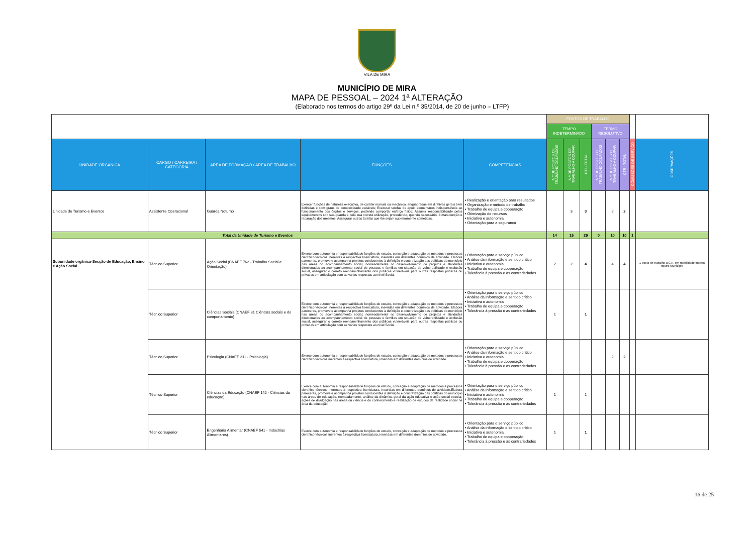VILA DE MIRA
MUNICÍPIO DE MIRA
MAPA DE PESSOAL – 2024 1ª ALTERAÇÃO
(Elaborado nos termos do artigo 29º da Lei n.º 35/2014, de 20 de junho – LTFP)
| | | | | | POSTOS DE TRABALHO | | | | | | | |
| | | | | | TEMPO INDETERMINADO | | | TERMO RESOLUTIVO | | | | |
| UNIDADE ORGÂNICA | CARGO / CARREIRA / CATEGORIA | ÁREA DE FORMAÇÃO / ÁREA DE TRABALHO | FUNÇÕES | COMPETÊNCIAS | N.º DE POSTOS DE TRABALHO OCUPADOS | N.º DE POSTOS DE TRABALHO A OCUPAR | CTI - TOTAL | N.º DE POSTOS DE TRABALHO OCUPADOS | N.º DE POSTOS DE TRABALHO A OCUPAR | CTR - TOTAL | COMISSÕES DE SERVIÇO | OBSERVAÇÕES |
| Unidade de Turismo e Eventos | Assistente Operacional | Guarda Noturno | Exercer funções de natureza executiva, de caráter manual ou mecânico, enquadradas em diretivas gerais bem definidas e com graus de complexidade variáveis; Executar tarefas de apoio elementares indispensáveis ao funcionamento dos órgãos e serviços, podendo comportar esforço físico; Assumir responsabilidade pelos equipamentos sob sua guarda e pela sua correta utilização, procedendo, quando necessário, à manutenção e reparação dos mesmos; Assegurar outras tarefas que lhe sejam superiormente cometidas. | • Realização e orientação para resultados • Organização e método de trabalho • Trabalho de equipa e cooperação • Otimização de recursos • Iniciativa e autonomia • Orientação para a segurança | | 3 | 3 | | 2 | 2 | | |
| Total da Unidade de Turismo e Eventos | | | | | 14 | 15 | 29 | 0 | 10 | 10 | 1 | |
| Subunidade orgânica-Secção de Educação, Ensino e Ação Social | Técnico Superior | Ação Social (CNAEF 762 - Trabalho Social e Orientação) | Exerce com autonomia e responsabilidade funções de estudo, conceção e adaptação de métodos e processos científico-técnicos inerentes à respectiva licenciatura, inseridas em diferentes domínios de atividade. Elabora pareceres, promove e acompanha projetos conducentes à definição e concretização das políticas do município nas áreas do acompanhamento social, nomeadamente no desenvolvimento de projetos e atividades direcionadas ao acompanhamento social de pessoas e famílias em situação de vulnerabilidade e exclusão social, assegurar o correto reencaminhamento dos públicos vulneráveis para outras respostas públicas ou privadas em articulação com as várias respostas ao nível Social. | • Orientação para o serviço público • Análise da informação e sentido crítico • Iniciativa e autonomia • Trabalho de equipa e cooperação • Tolerância à pressão e às contrariedades | 2 | 2 | 4 | | 4 | 4 | | 1 posto de trabalho a CTI, em mobilidade interna noutro Município |
| | Técnico Superior | Ciências Sociais (CNAEF 31 Ciências sociais e do comportamento) | Exerce com autonomia e responsabilidade funções de estudo, conceção e adaptação de métodos e processos científico-técnicos inerentes à respectiva licenciatura, inseridas em diferentes domínios de atividade. Elabora pareceres, promove e acompanha projetos conducentes à definição e concretização das políticas do município nas áreas do acompanhamento social, nomeadamente no desenvolvimento de projetos e atividades direcionadas ao acompanhamento social de pessoas e famílias em situação de vulnerabilidade e exclusão social, assegurar o correto reencaminhamento dos públicos vulneráveis para outras respostas públicas ou privadas em articulação com as várias respostas ao nível Social. | • Orientação para o serviço público • Análise da informação e sentido crítico • Iniciativa e autonomia • Trabalho de equipa e cooperação • Tolerância à pressão e às contrariedades | 1 | | 1 | | | | | |
| | Técnico Superior | Psicologia (CNAEF 311 - Psicologia) | Exerce com autonomia e responsabilidade funções de estudo, conceção e adaptação de métodos e processos científico-técnicos inerentes à respectiva licenciatura, inseridas em diferentes domínios de atividade. | • Orientação para o serviço público • Análise da informação e sentido crítico • Iniciativa e autonomia • Trabalho de equipa e cooperação • Tolerância à pressão e às contrariedades | | | | | 2 | 2 | | |
| | Técnico Superior | Ciências da Educação (CNAEF 142 - Ciências da educação) | Exerce com autonomia e responsabilidade funções de estudo, conceção e adaptação de métodos e processos científico-técnicos inerentes à respectiva licenciatura, inseridas em diferentes domínios de atividade.Elabora pareceres, promove e acompanha projetos conducentes à definição e concretização das políticas do município nas áreas de educação, nomeadamente, análise da dinâmica geral da ação educativa e ação social escolar, ações de divulgação nas áreas da ciência e do conhecimento e realização de estudos da realidade social na área da educação. | • Orientação para o serviço público • Análise da informação e sentido crítico • Iniciativa e autonomia • Trabalho de equipa e cooperação • Tolerância à pressão e às contrariedades | 1 | | 1 | | | | | |
| | Técnico Superior | Engenharia Alimentar (CNAEF 541 - Indústrias Alimentares) | Exerce com autonomia e responsabilidade funções de estudo, conceção e adaptação de métodos e processos científico-técnicos inerentes à respectiva licenciatura, inseridas em diferentes domínios de atividade. | • Orientação para o serviço público • Análise da informação e sentido crítico • Iniciativa e autonomia • Trabalho de equipa e cooperação • Tolerância à pressão e às contrariedades | 1 | | 1 | | | | | |
16 de 25